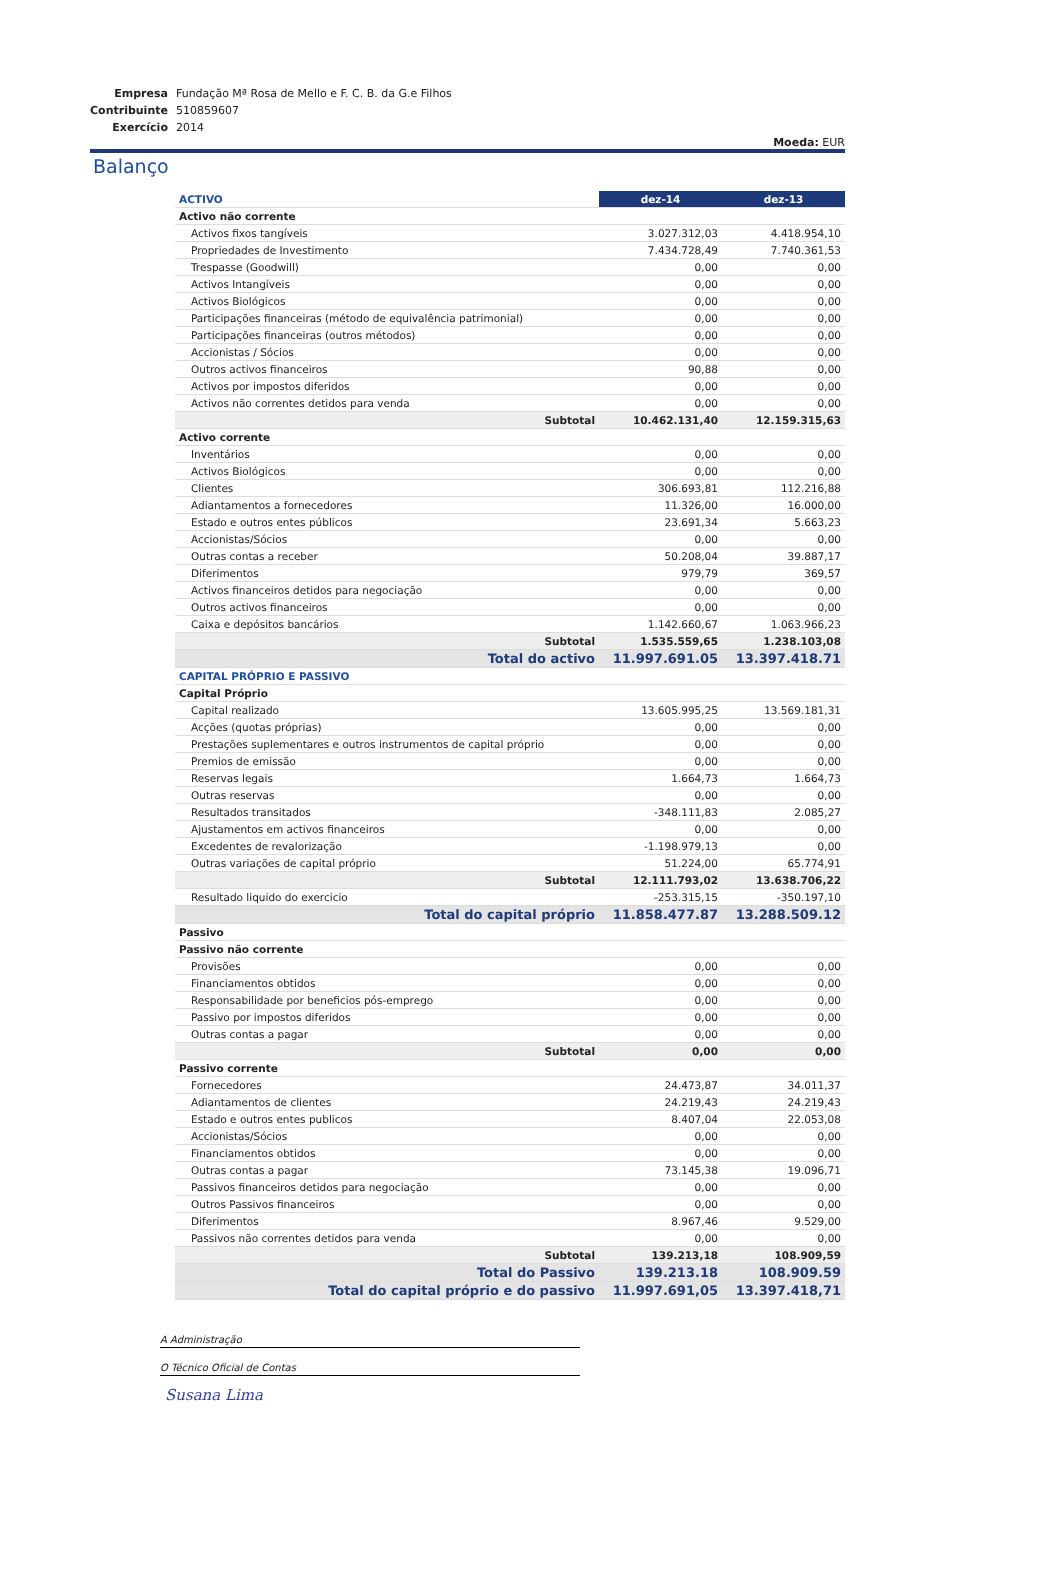| Empresa | Fundação Mª Rosa de Mello e F. C. B. da G.e Filhos |
| Contribuinte | 510859607 |
| Exercício | 2014 |
Moeda: EUR
Balanço
| ACTIVO | dez-14 | dez-13 |
| Activo não corrente | | |
| Activos fixos tangíveis | 3.027.312,03 | 4.418.954,10 |
| Propriedades de Investimento | 7.434.728,49 | 7.740.361,53 |
| Trespasse (Goodwill) | 0,00 | 0,00 |
| Activos Intangíveis | 0,00 | 0,00 |
| Activos Biológicos | 0,00 | 0,00 |
| Participações financeiras (método de equivalência patrimonial) | 0,00 | 0,00 |
| Participações financeiras (outros métodos) | 0,00 | 0,00 |
| Accionistas / Sócios | 0,00 | 0,00 |
| Outros activos financeiros | 90,88 | 0,00 |
| Activos por impostos diferidos | 0,00 | 0,00 |
| Activos não correntes detidos para venda | 0,00 | 0,00 |
| Subtotal | 10.462.131,40 | 12.159.315,63 |
| Activo corrente | | |
| Inventários | 0,00 | 0,00 |
| Activos Biológicos | 0,00 | 0,00 |
| Clientes | 306.693,81 | 112.216,88 |
| Adiantamentos a fornecedores | 11.326,00 | 16.000,00 |
| Estado e outros entes públicos | 23.691,34 | 5.663,23 |
| Accionistas/Sócios | 0,00 | 0,00 |
| Outras contas a receber | 50.208,04 | 39.887,17 |
| Diferimentos | 979,79 | 369,57 |
| Activos financeiros detidos para negociação | 0,00 | 0,00 |
| Outros activos financeiros | 0,00 | 0,00 |
| Caixa e depósitos bancários | 1.142.660,67 | 1.063.966,23 |
| Subtotal | 1.535.559,65 | 1.238.103,08 |
| Total do activo | 11.997.691.05 | 13.397.418.71 |
| CAPITAL PRÓPRIO E PASSIVO | | |
| Capital Próprio | | |
| Capital realizado | 13.605.995,25 | 13.569.181,31 |
| Acções (quotas próprias) | 0,00 | 0,00 |
| Prestações suplementares e outros instrumentos de capital próprio | 0,00 | 0,00 |
| Premios de emissão | 0,00 | 0,00 |
| Reservas legais | 1.664,73 | 1.664,73 |
| Outras reservas | 0,00 | 0,00 |
| Resultados transitados | -348.111,83 | 2.085,27 |
| Ajustamentos em activos financeiros | 0,00 | 0,00 |
| Excedentes de revalorização | -1.198.979,13 | 0,00 |
| Outras variações de capital próprio | 51.224,00 | 65.774,91 |
| Subtotal | 12.111.793,02 | 13.638.706,22 |
| Resultado liquido do exercicio | -253.315,15 | -350.197,10 |
| Total do capital próprio | 11.858.477.87 | 13.288.509.12 |
| Passivo | | |
| Passivo não corrente | | |
| Provisões | 0,00 | 0,00 |
| Financiamentos obtidos | 0,00 | 0,00 |
| Responsabilidade por beneficios pós-emprego | 0,00 | 0,00 |
| Passivo por impostos diferidos | 0,00 | 0,00 |
| Outras contas a pagar | 0,00 | 0,00 |
| Subtotal | 0,00 | 0,00 |
| Passivo corrente | | |
| Fornecedores | 24.473,87 | 34.011,37 |
| Adiantamentos de clientes | 24.219,43 | 24.219,43 |
| Estado e outros entes publicos | 8.407,04 | 22.053,08 |
| Accionistas/Sócios | 0,00 | 0,00 |
| Financiamentos obtidos | 0,00 | 0,00 |
| Outras contas a pagar | 73.145,38 | 19.096,71 |
| Passivos financeiros detidos para negociação | 0,00 | 0,00 |
| Outros Passivos financeiros | 0,00 | 0,00 |
| Diferimentos | 8.967,46 | 9.529,00 |
| Passivos não correntes detidos para venda | 0,00 | 0,00 |
| Subtotal | 139.213,18 | 108.909,59 |
| Total do Passivo | 139.213.18 | 108.909.59 |
| Total do capital próprio e do passivo | 11.997.691,05 | 13.397.418,71 |
A Administração
O Técnico Oficial de Contas
Susana Lima